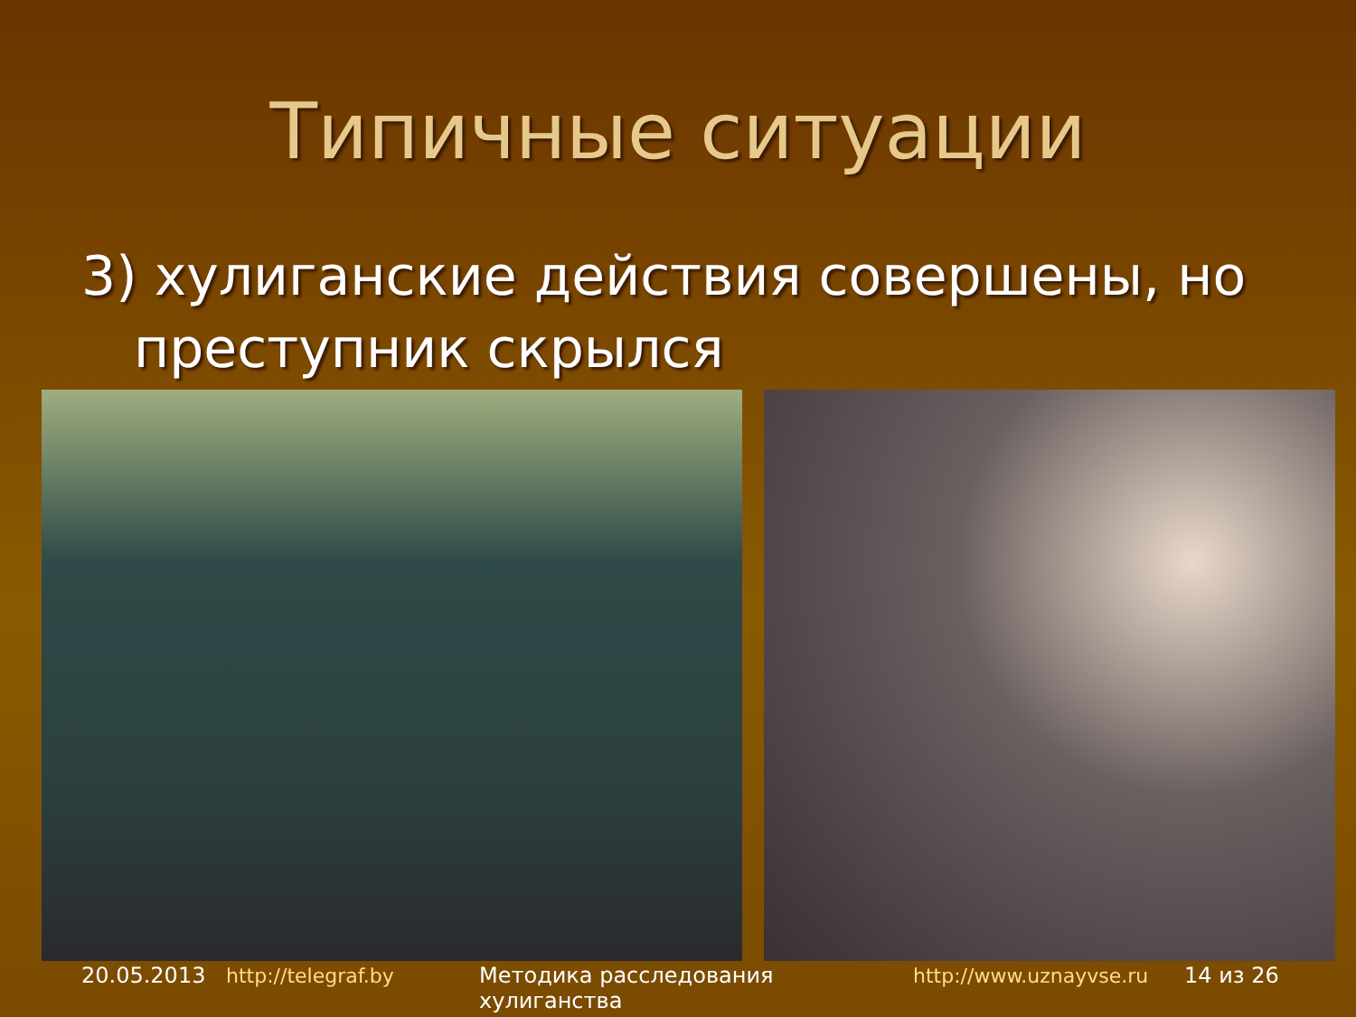Типичные ситуации
3) хулиганские действия совершены, но
преступник скрылся
20.05.2013 http://telegraf.by Методика расследования хулиганства http://www.uznayvse.ru 14 из 26